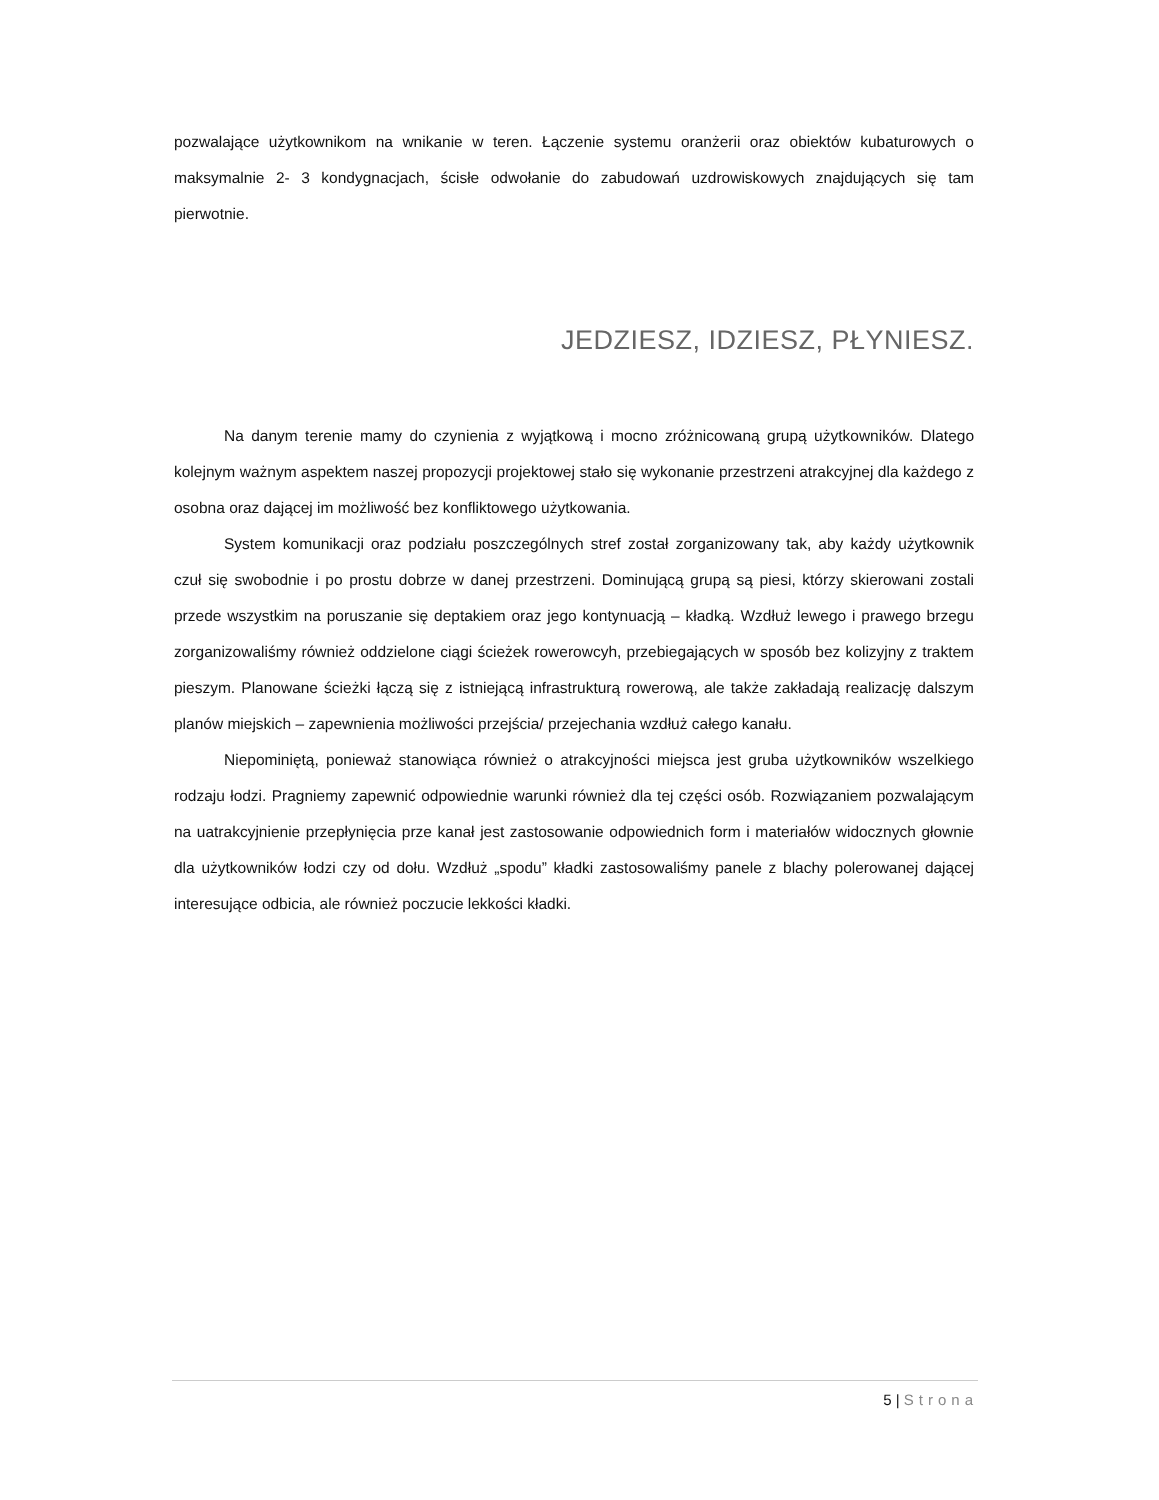pozwalające użytkownikom na wnikanie w teren. Łączenie systemu oranżerii oraz obiektów kubaturowych o maksymalnie 2- 3 kondygnacjach, ścisłe odwołanie do zabudowań uzdrowiskowych znajdujących się tam pierwotnie.
JEDZIESZ, IDZIESZ, PŁYNIESZ.
Na danym terenie mamy do czynienia z wyjątkową i mocno zróżnicowaną grupą użytkowników. Dlatego kolejnym ważnym aspektem naszej propozycji projektowej stało się wykonanie przestrzeni atrakcyjnej dla każdego z osobna oraz dającej im możliwość bez konfliktowego użytkowania.
System komunikacji oraz podziału poszczególnych stref został zorganizowany tak, aby każdy użytkownik czuł się swobodnie i po prostu dobrze w danej przestrzeni. Dominującą grupą są piesi, którzy skierowani zostali przede wszystkim na poruszanie się deptakiem oraz jego kontynuacją – kładką. Wzdłuż lewego i prawego brzegu zorganizowaliśmy również oddzielone ciągi ścieżek rowerowcyh, przebiegających w sposób bez kolizyjny z traktem pieszym. Planowane ścieżki łączą się z istniejącą infrastrukturą rowerową, ale także zakładają realizację dalszym planów miejskich – zapewnienia możliwości przejścia/ przejechania wzdłuż całego kanału.
Niepominiętą, ponieważ stanowiąca również o atrakcyjności miejsca jest gruba użytkowników wszelkiego rodzaju łodzi. Pragniemy zapewnić odpowiednie warunki również dla tej części osób. Rozwiązaniem pozwalającym na uatrakcyjnienie przepłynięcia prze kanał jest zastosowanie odpowiednich form i materiałów widocznych głownie dla użytkowników łodzi czy od dołu. Wzdłuż „spodu” kładki zastosowaliśmy panele z blachy polerowanej dającej interesujące odbicia, ale również poczucie lekkości kładki.
5 | Strona